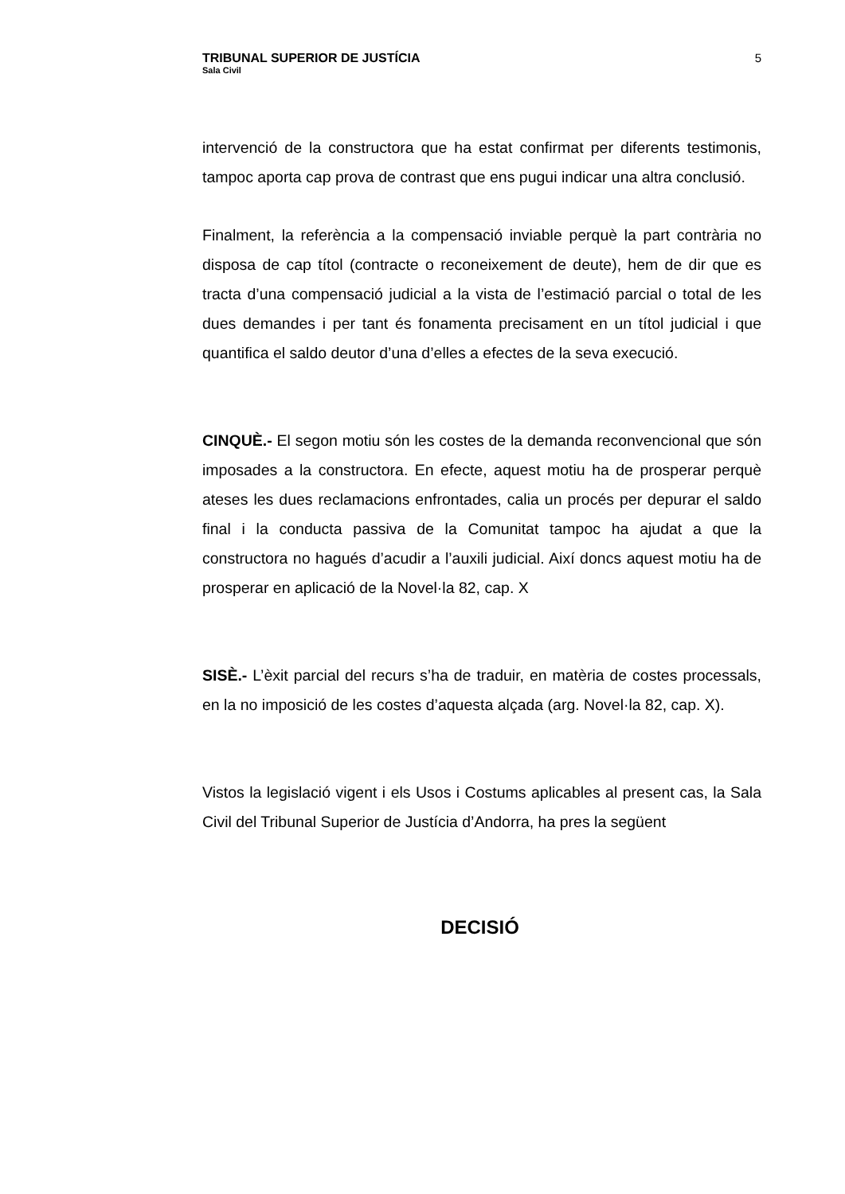TRIBUNAL SUPERIOR DE JUSTÍCIA
Sala Civil
5
intervenció de la constructora que ha estat confirmat per diferents testimonis, tampoc aporta cap prova de contrast que ens pugui indicar una altra conclusió.
Finalment, la referència a la compensació inviable perquè la part contrària no disposa de cap títol (contracte o reconeixement de deute), hem de dir que es tracta d’una compensació judicial a la vista de l’estimació parcial o total de les dues demandes i per tant és fonamenta precisament en un títol judicial i que quantifica el saldo deutor d’una d’elles a efectes de la seva execució.
CINQUÈ.- El segon motiu són les costes de la demanda reconvencional que són imposades a la constructora. En efecte, aquest motiu ha de prosperar perquè ateses les dues reclamacions enfrontades, calia un procés per depurar el saldo final i la conducta passiva de la Comunitat tampoc ha ajudat a que la constructora no hagués d’acudir a l’auxili judicial. Així doncs aquest motiu ha de prosperar en aplicació de la Novel·la 82, cap. X
SISÈ.- L’èxit parcial del recurs s’ha de traduir, en matèria de costes processals, en la no imposició de les costes d’aquesta alçada (arg. Novel·la 82, cap. X).
Vistos la legislació vigent i els Usos i Costums aplicables al present cas, la Sala Civil del Tribunal Superior de Justícia d’Andorra, ha pres la següent
DECISIÓ